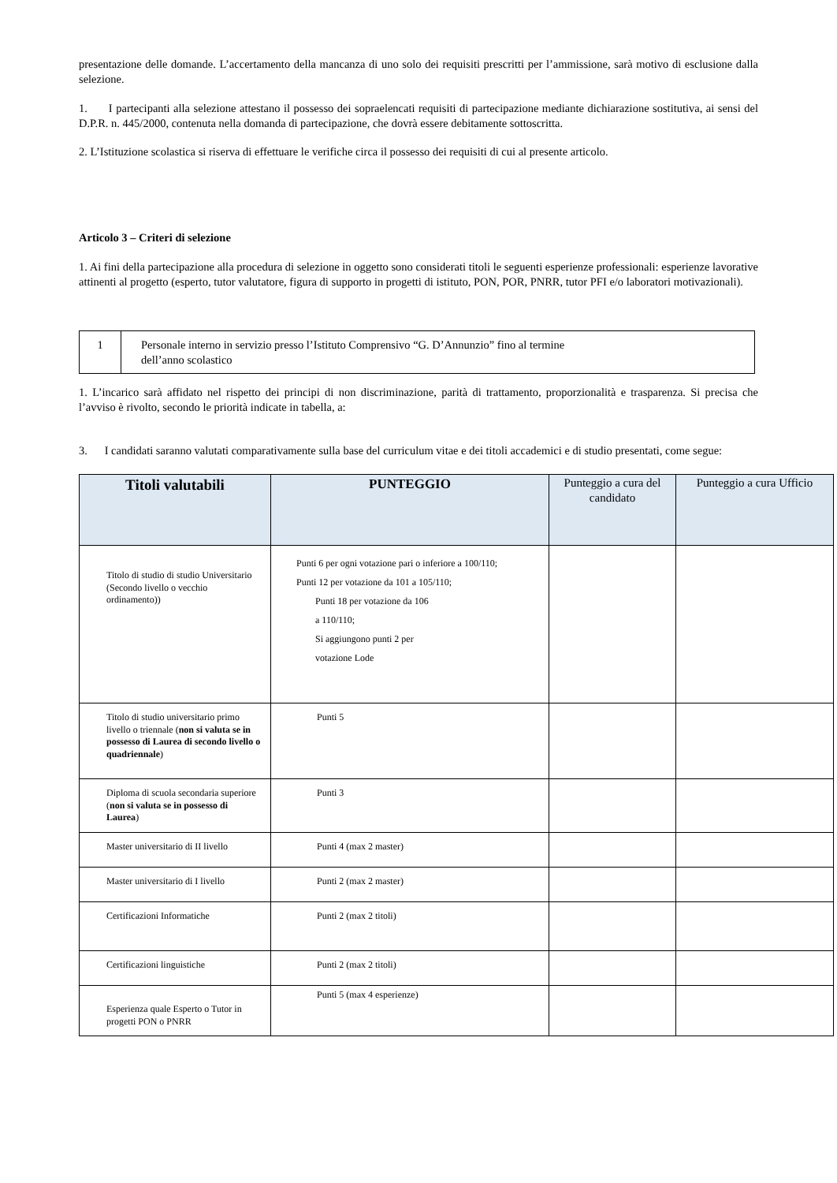presentazione delle domande. L’accertamento della mancanza di uno solo dei requisiti prescritti per l’ammissione, sarà motivo di esclusione dalla selezione.
1. I partecipanti alla selezione attestano il possesso dei sopraelencati requisiti di partecipazione mediante dichiarazione sostitutiva, ai sensi del D.P.R. n. 445/2000, contenuta nella domanda di partecipazione, che dovrà essere debitamente sottoscritta.
2. L’Istituzione scolastica si riserva di effettuare le verifiche circa il possesso dei requisiti di cui al presente articolo.
Articolo 3 – Criteri di selezione
1. Ai fini della partecipazione alla procedura di selezione in oggetto sono considerati titoli le seguenti esperienze professionali: esperienze lavorative attinenti al progetto (esperto, tutor valutatore, figura di supporto in progetti di istituto, PON, POR, PNRR, tutor PFI e/o laboratori motivazionali).
| 1 | Personale interno in servizio presso l’Istituto Comprensivo “G. D’Annunzio” fino al termine dell’anno scolastico |
1. L’incarico sarà affidato nel rispetto dei principi di non discriminazione, parità di trattamento, proporzionalità e trasparenza. Si precisa che l’avviso è rivolto, secondo le priorità indicate in tabella, a:
3. I candidati saranno valutati comparativamente sulla base del curriculum vitae e dei titoli accademici e di studio presentati, come segue:
| Titoli valutabili | PUNTEGGIO | Punteggio a cura del candidato | Punteggio a cura Ufficio |
| --- | --- | --- | --- |
| Titolo di studio di studio Universitario (Secondo livello o vecchio ordinamento)) | Punti 6 per ogni votazione pari o inferiore a 100/110; Punti 12 per votazione da 101 a 105/110; Punti 18 per votazione da 106 a 110/110; Si aggiungono punti 2 per votazione Lode | | |
| Titolo di studio universitario primo livello o triennale ( non si valuta se in possesso di Laurea di secondo livello o quadriennale ) | Punti 5 | | |
| Diploma di scuola secondaria superiore ( non si valuta se in possesso di Laurea ) | Punti 3 | | |
| Master universitario di II livello | Punti 4 (max 2 master) | | |
| Master universitario di I livello | Punti 2 (max 2 master) | | |
| Certificazioni Informatiche | Punti 2 (max 2 titoli) | | |
| Certificazioni linguistiche | Punti 2 (max 2 titoli) | | |
| Esperienza quale Esperto o Tutor in progetti PON o PNRR | Punti 5 (max 4 esperienze) | | |